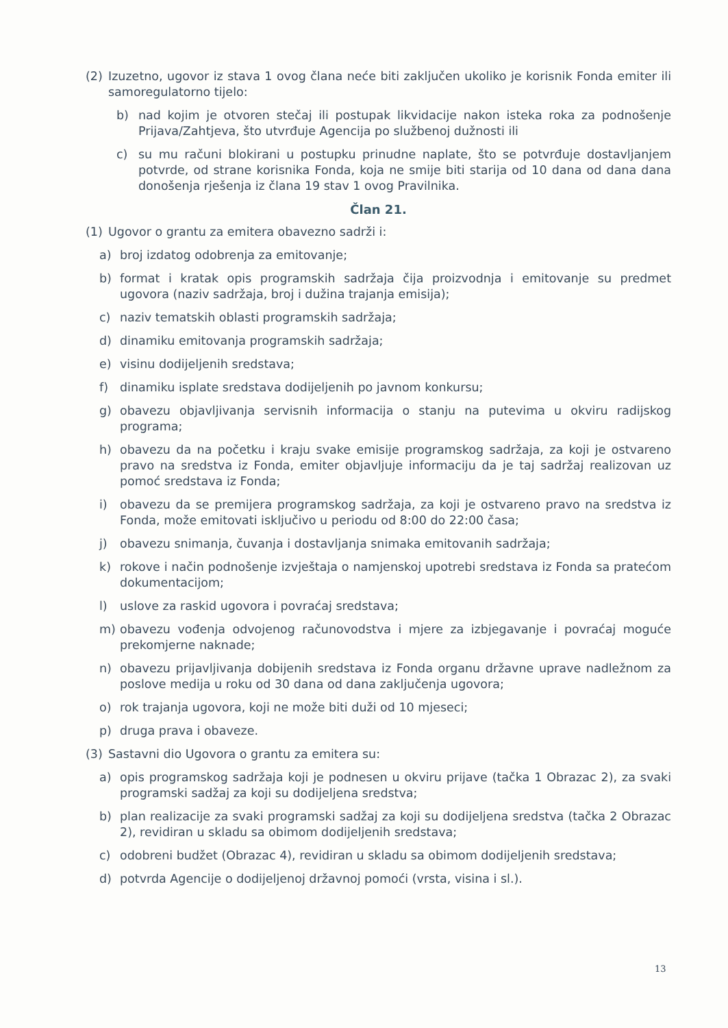(2) Izuzetno, ugovor iz stava 1 ovog člana neće biti zaključen ukoliko je korisnik Fonda emiter ili samoregulatorno tijelo:
b) nad kojim je otvoren stečaj ili postupak likvidacije nakon isteka roka za podnošenje Prijava/Zahtjeva, što utvrđuje Agencija po službenoj dužnosti ili
c) su mu računi blokirani u postupku prinudne naplate, što se potvrđuje dostavljanjem potvrde, od strane korisnika Fonda, koja ne smije biti starija od 10 dana od dana dana donošenja rješenja iz člana 19 stav 1 ovog Pravilnika.
Član 21.
(1) Ugovor o grantu za emitera obavezno sadrži i:
a) broj izdatog odobrenja za emitovanje;
b) format i kratak opis programskih sadržaja čija proizvodnja i emitovanje su predmet ugovora (naziv sadržaja, broj i dužina trajanja emisija);
c) naziv tematskih oblasti programskih sadržaja;
d) dinamiku emitovanja programskih sadržaja;
e) visinu dodijeljenih sredstava;
f) dinamiku isplate sredstava dodijeljenih po javnom konkursu;
g) obavezu objavljivanja servisnih informacija o stanju na putevima u okviru radijskog programa;
h) obavezu da na početku i kraju svake emisije programskog sadržaja, za koji je ostvareno pravo na sredstva iz Fonda, emiter objavljuje informaciju da je taj sadržaj realizovan uz pomoć sredstava iz Fonda;
i) obavezu da se premijera programskog sadržaja, za koji je ostvareno pravo na sredstva iz Fonda, može emitovati isključivo u periodu od 8:00 do 22:00 časa;
j) obavezu snimanja, čuvanja i dostavljanja snimaka emitovanih sadržaja;
k) rokove i način podnošenje izvještaja o namjenskoj upotrebi sredstava iz Fonda sa pratećom dokumentacijom;
l) uslove za raskid ugovora i povraćaj sredstava;
m) obavezu vođenja odvojenog računovodstva i mjere za izbjegavanje i povraćaj moguće prekomjerne naknade;
n) obavezu prijavljivanja dobijenih sredstava iz Fonda organu državne uprave nadležnom za poslove medija u roku od 30 dana od dana zaključenja ugovora;
o) rok trajanja ugovora, koji ne može biti duži od 10 mjeseci;
p) druga prava i obaveze.
(3) Sastavni dio Ugovora o grantu za emitera su:
a) opis programskog sadržaja koji je podnesen u okviru prijave (tačka 1 Obrazac 2), za svaki programski sadžaj za koji su dodijeljena sredstva;
b) plan realizacije za svaki programski sadžaj za koji su dodijeljena sredstva (tačka 2 Obrazac 2), revidiran u skladu sa obimom dodijeljenih sredstava;
c) odobreni budžet (Obrazac 4), revidiran u skladu sa obimom dodijeljenih sredstava;
d) potvrda Agencije o dodijeljenoj državnoj pomoći (vrsta, visina i sl.).
13